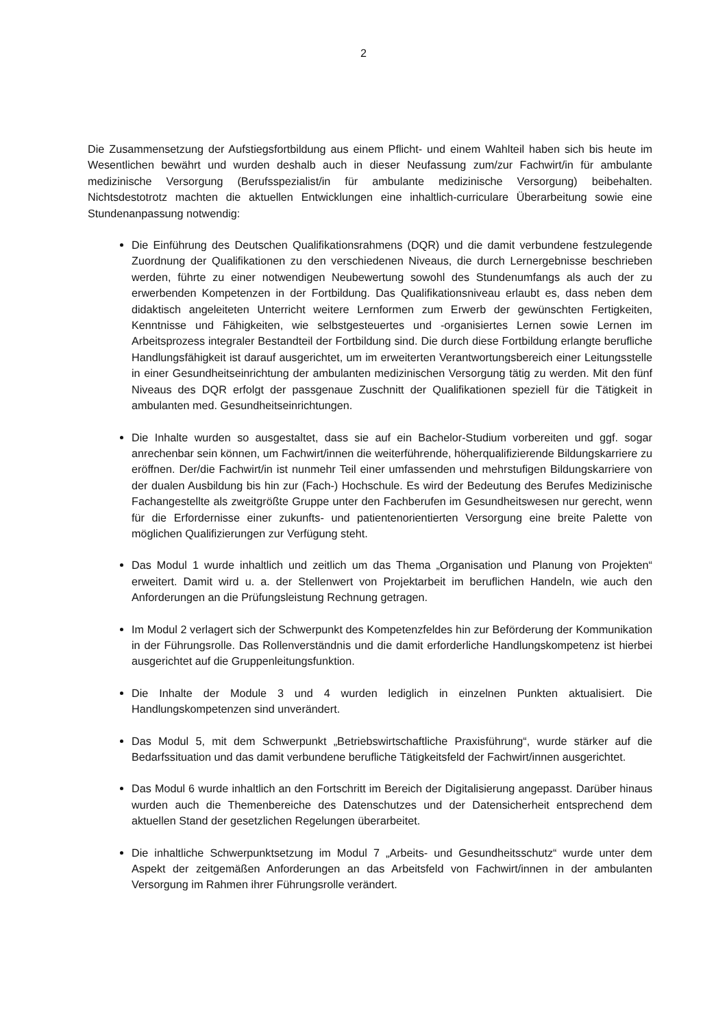2
Die Zusammensetzung der Aufstiegsfortbildung aus einem Pflicht- und einem Wahlteil haben sich bis heute im Wesentlichen bewährt und wurden deshalb auch in dieser Neufassung zum/zur Fachwirt/in für ambulante medizinische Versorgung (Berufsspezialist/in für ambulante medizinische Versorgung) beibehalten. Nichtsdestotrotz machten die aktuellen Entwicklungen eine inhaltlich-curriculare Überarbeitung sowie eine Stundenanpassung notwendig:
Die Einführung des Deutschen Qualifikationsrahmens (DQR) und die damit verbundene festzulegende Zuordnung der Qualifikationen zu den verschiedenen Niveaus, die durch Lernergebnisse beschrieben werden, führte zu einer notwendigen Neubewertung sowohl des Stundenumfangs als auch der zu erwerbenden Kompetenzen in der Fortbildung. Das Qualifikationsniveau erlaubt es, dass neben dem didaktisch angeleiteten Unterricht weitere Lernformen zum Erwerb der gewünschten Fertigkeiten, Kenntnisse und Fähigkeiten, wie selbstgesteuertes und -organisiertes Lernen sowie Lernen im Arbeitsprozess integraler Bestandteil der Fortbildung sind. Die durch diese Fortbildung erlangte berufliche Handlungsfähigkeit ist darauf ausgerichtet, um im erweiterten Verantwortungsbereich einer Leitungsstelle in einer Gesundheitseinrichtung der ambulanten medizinischen Versorgung tätig zu werden. Mit den fünf Niveaus des DQR erfolgt der passgenaue Zuschnitt der Qualifikationen speziell für die Tätigkeit in ambulanten med. Gesundheitseinrichtungen.
Die Inhalte wurden so ausgestaltet, dass sie auf ein Bachelor-Studium vorbereiten und ggf. sogar anrechenbar sein können, um Fachwirt/innen die weiterführende, höherqualifizierende Bildungskarriere zu eröffnen. Der/die Fachwirt/in ist nunmehr Teil einer umfassenden und mehrstufigen Bildungskarriere von der dualen Ausbildung bis hin zur (Fach-) Hochschule. Es wird der Bedeutung des Berufes Medizinische Fachangestellte als zweitgrößte Gruppe unter den Fachberufen im Gesundheitswesen nur gerecht, wenn für die Erfordernisse einer zukunfts- und patientenorientierten Versorgung eine breite Palette von möglichen Qualifizierungen zur Verfügung steht.
Das Modul 1 wurde inhaltlich und zeitlich um das Thema „Organisation und Planung von Projekten“ erweitert. Damit wird u. a. der Stellenwert von Projektarbeit im beruflichen Handeln, wie auch den Anforderungen an die Prüfungsleistung Rechnung getragen.
Im Modul 2 verlagert sich der Schwerpunkt des Kompetenzfeldes hin zur Beförderung der Kommunikation in der Führungsrolle. Das Rollenverständnis und die damit erforderliche Handlungskompetenz ist hierbei ausgerichtet auf die Gruppenleitungsfunktion.
Die Inhalte der Module 3 und 4 wurden lediglich in einzelnen Punkten aktualisiert. Die Handlungskompetenzen sind unverändert.
Das Modul 5, mit dem Schwerpunkt „Betriebswirtschaftliche Praxisführung“, wurde stärker auf die Bedarfssituation und das damit verbundene berufliche Tätigkeitsfeld der Fachwirt/innen ausgerichtet.
Das Modul 6 wurde inhaltlich an den Fortschritt im Bereich der Digitalisierung angepasst. Darüber hinaus wurden auch die Themenbereiche des Datenschutzes und der Datensicherheit entsprechend dem aktuellen Stand der gesetzlichen Regelungen überarbeitet.
Die inhaltliche Schwerpunktsetzung im Modul 7 „Arbeits- und Gesundheitsschutz“ wurde unter dem Aspekt der zeitgemäßen Anforderungen an das Arbeitsfeld von Fachwirt/innen in der ambulanten Versorgung im Rahmen ihrer Führungsrolle verändert.